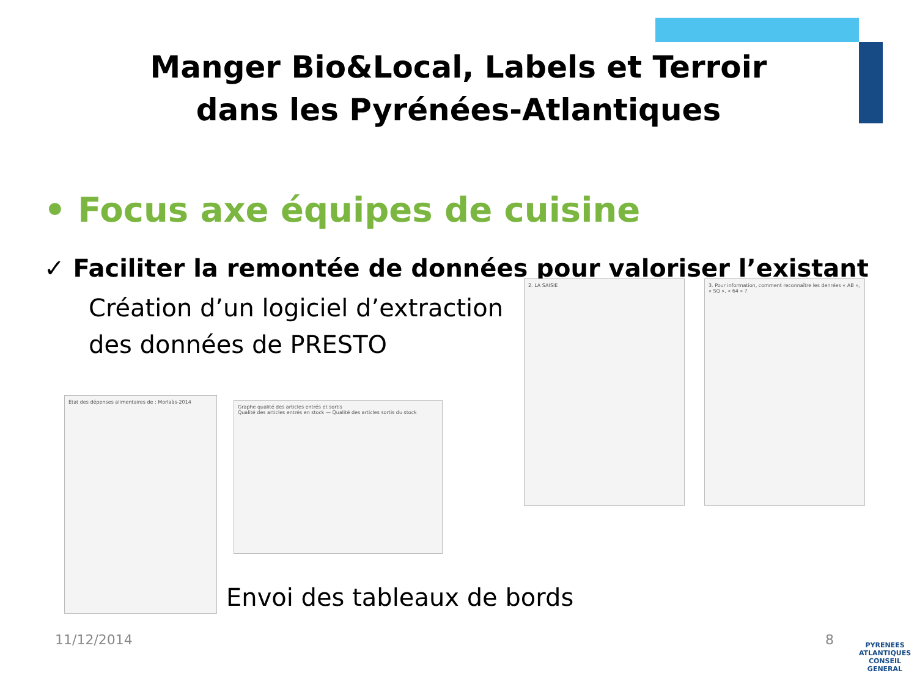Manger Bio&Local, Labels et Terroir
dans les Pyrénées-Atlantiques
• Focus axe équipes de cuisine
✓ Faciliter la remontée de données pour valoriser l’existant
Création d’un logiciel d’extraction des données de PRESTO
État des dépenses alimentaires de : Morlaàs-2014
Graphe qualité des articles entrés et sortis
Qualité des articles entrés en stock — Qualité des articles sortis du stock
2. LA SAISIE
3. Pour information, comment reconnaître les denrées « AB », « SQ », « 64 » ?
Envoi des tableaux de bords
11/12/2014 8
PYRENEES
ATLANTIQUES
CONSEIL GENERAL